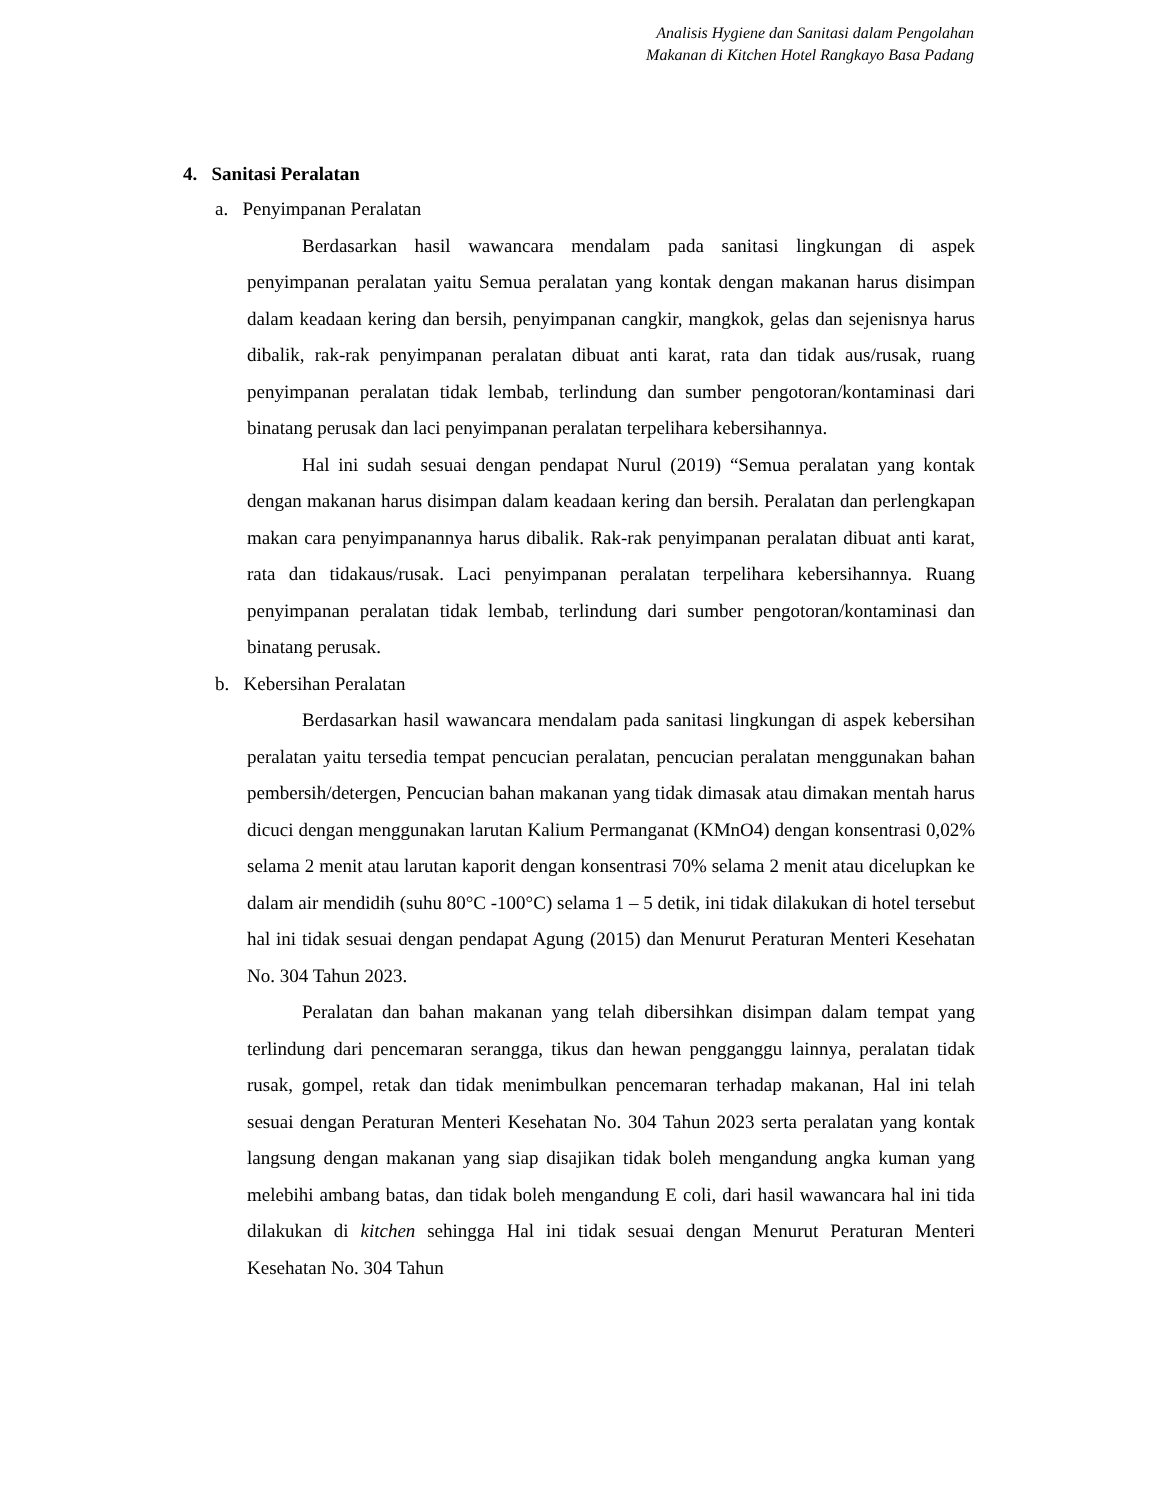Analisis Hygiene dan Sanitasi dalam Pengolahan
Makanan di Kitchen Hotel Rangkayo Basa Padang
4. Sanitasi Peralatan
a. Penyimpanan Peralatan
Berdasarkan hasil wawancara mendalam pada sanitasi lingkungan di aspek penyimpanan peralatan yaitu Semua peralatan yang kontak dengan makanan harus disimpan dalam keadaan kering dan bersih, penyimpanan cangkir, mangkok, gelas dan sejenisnya harus dibalik, rak-rak penyimpanan peralatan dibuat anti karat, rata dan tidak aus/rusak, ruang penyimpanan peralatan tidak lembab, terlindung dan sumber pengotoran/kontaminasi dari binatang perusak dan laci penyimpanan peralatan terpelihara kebersihannya.
Hal ini sudah sesuai dengan pendapat Nurul (2019) “Semua peralatan yang kontak dengan makanan harus disimpan dalam keadaan kering dan bersih. Peralatan dan perlengkapan makan cara penyimpanannya harus dibalik. Rak-rak penyimpanan peralatan dibuat anti karat, rata dan tidakaus/rusak. Laci penyimpanan peralatan terpelihara kebersihannya. Ruang penyimpanan peralatan tidak lembab, terlindung dari sumber pengotoran/kontaminasi dan binatang perusak.
b. Kebersihan Peralatan
Berdasarkan hasil wawancara mendalam pada sanitasi lingkungan di aspek kebersihan peralatan yaitu tersedia tempat pencucian peralatan, pencucian peralatan menggunakan bahan pembersih/detergen, Pencucian bahan makanan yang tidak dimasak atau dimakan mentah harus dicuci dengan menggunakan larutan Kalium Permanganat (KMnO4) dengan konsentrasi 0,02% selama 2 menit atau larutan kaporit dengan konsentrasi 70% selama 2 menit atau dicelupkan ke dalam air mendidih (suhu 80°C -100°C) selama 1 – 5 detik, ini tidak dilakukan di hotel tersebut hal ini tidak sesuai dengan pendapat Agung (2015) dan Menurut Peraturan Menteri Kesehatan No. 304 Tahun 2023.
Peralatan dan bahan makanan yang telah dibersihkan disimpan dalam tempat yang terlindung dari pencemaran serangga, tikus dan hewan pengganggu lainnya, peralatan tidak rusak, gompel, retak dan tidak menimbulkan pencemaran terhadap makanan, Hal ini telah sesuai dengan Peraturan Menteri Kesehatan No. 304 Tahun 2023 serta peralatan yang kontak langsung dengan makanan yang siap disajikan tidak boleh mengandung angka kuman yang melebihi ambang batas, dan tidak boleh mengandung E coli, dari hasil wawancara hal ini tida dilakukan di kitchen sehingga Hal ini tidak sesuai dengan Menurut Peraturan Menteri Kesehatan No. 304 Tahun